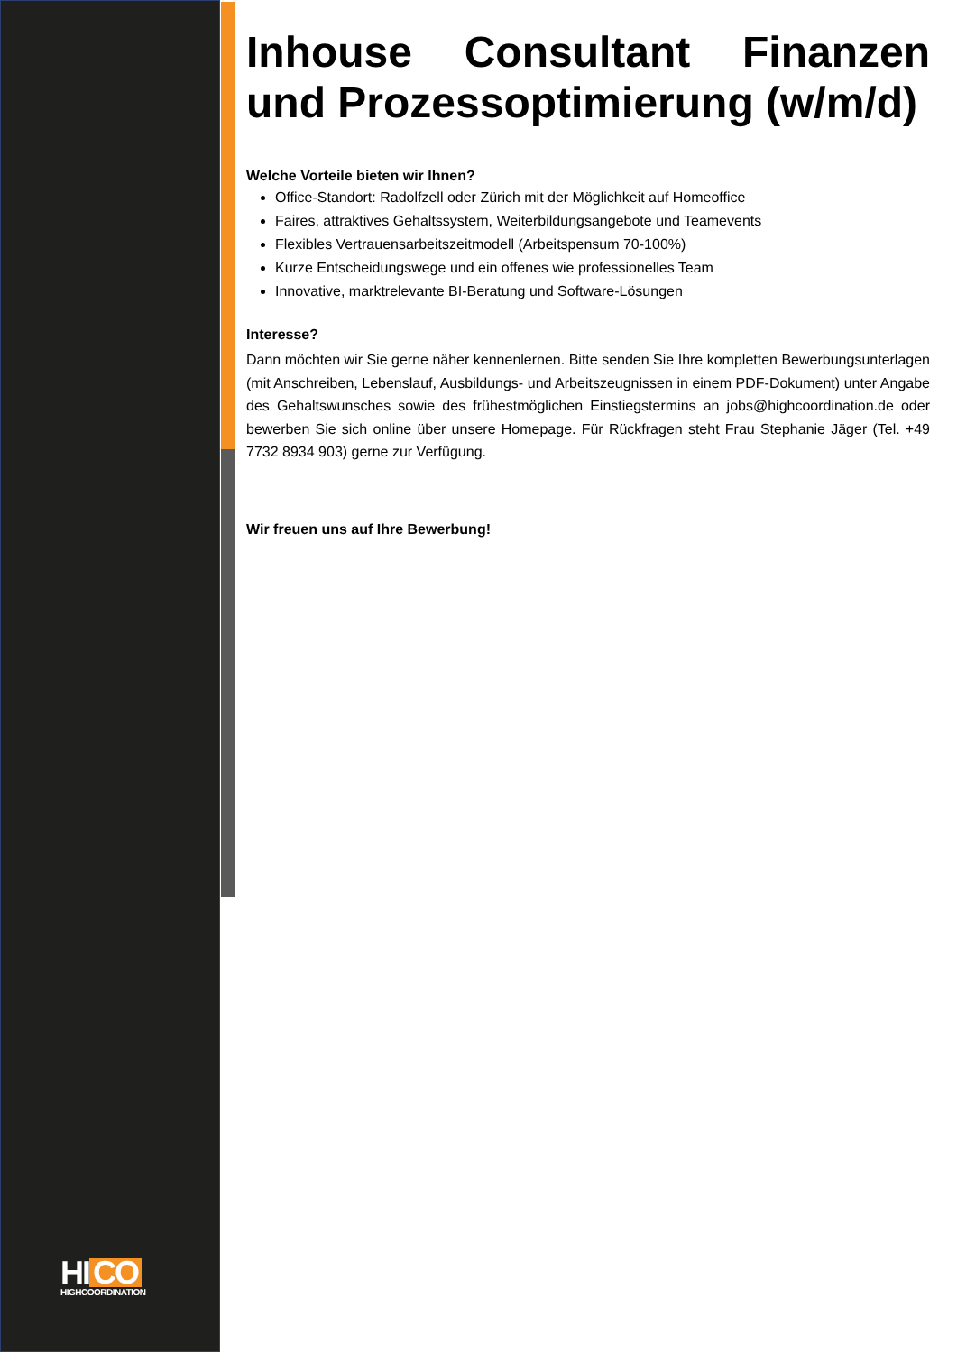HI CO
HIGHCOORDINATION
Inhouse Consultant Finanzen
und Prozessoptimierung (w/m/d)
Welche Vorteile bieten wir Ihnen?
Office-Standort: Radolfzell oder Zürich mit der Möglichkeit auf Homeoffice
Faires, attraktives Gehaltssystem, Weiterbildungsangebote und Teamevents
Flexibles Vertrauensarbeitszeitmodell (Arbeitspensum 70-100%)
Kurze Entscheidungswege und ein offenes wie professionelles Team
Innovative, marktrelevante BI-Beratung und Software-Lösungen
Interesse?
Dann möchten wir Sie gerne näher kennenlernen. Bitte senden Sie Ihre kompletten Bewerbungsunterlagen (mit Anschreiben, Lebenslauf, Ausbildungs- und Arbeitszeugnissen in einem PDF-Dokument) unter Angabe des Gehaltswunsches sowie des frühestmöglichen Einstiegstermins an jobs@highcoordination.de oder bewerben Sie sich online über unsere Homepage. Für Rückfragen steht Frau Stephanie Jäger (Tel. +49 7732 8934 903) gerne zur Verfügung.
Wir freuen uns auf Ihre Bewerbung!